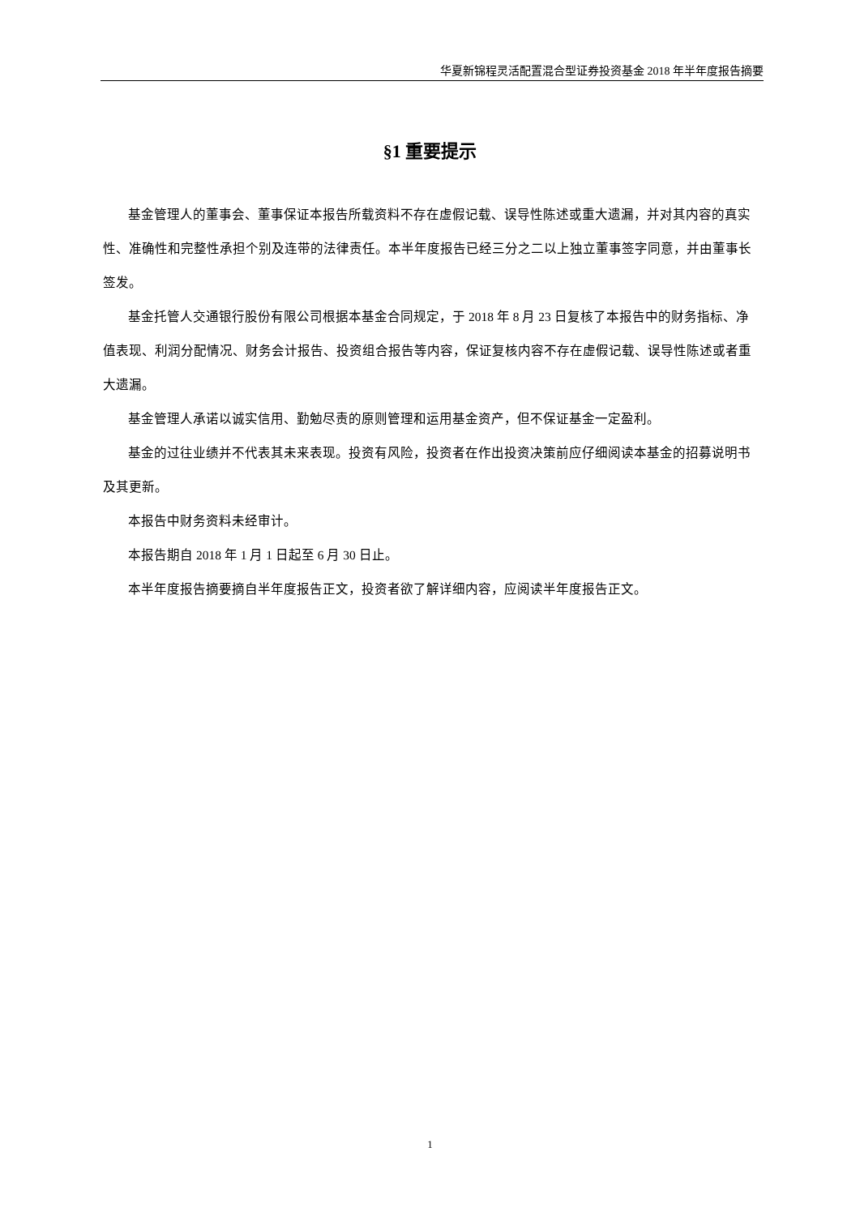华夏新锦程灵活配置混合型证券投资基金 2018 年半年度报告摘要
§1 重要提示
基金管理人的董事会、董事保证本报告所载资料不存在虚假记载、误导性陈述或重大遗漏，并对其内容的真实性、准确性和完整性承担个别及连带的法律责任。本半年度报告已经三分之二以上独立董事签字同意，并由董事长签发。
基金托管人交通银行股份有限公司根据本基金合同规定，于 2018 年 8 月 23 日复核了本报告中的财务指标、净值表现、利润分配情况、财务会计报告、投资组合报告等内容，保证复核内容不存在虚假记载、误导性陈述或者重大遗漏。
基金管理人承诺以诚实信用、勤勉尽责的原则管理和运用基金资产，但不保证基金一定盈利。
基金的过往业绩并不代表其未来表现。投资有风险，投资者在作出投资决策前应仔细阅读本基金的招募说明书及其更新。
本报告中财务资料未经审计。
本报告期自 2018 年 1 月 1 日起至 6 月 30 日止。
本半年度报告摘要摘自半年度报告正文，投资者欲了解详细内容，应阅读半年度报告正文。
1